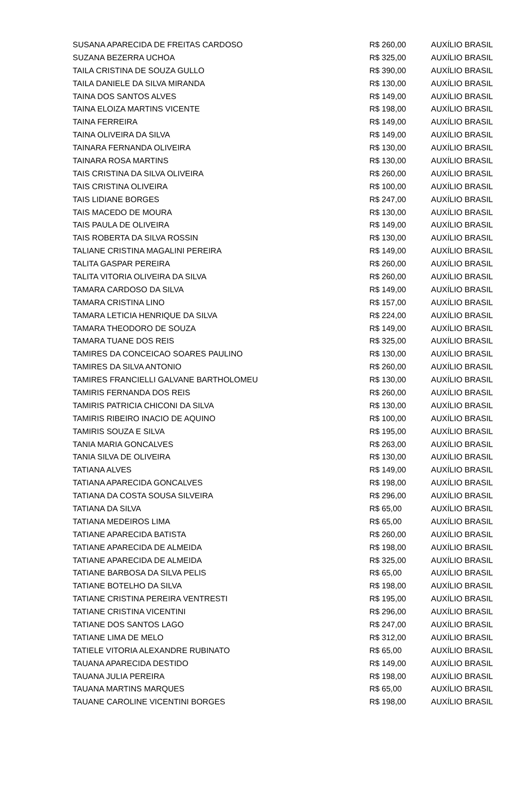| SUSANA APARECIDA DE FREITAS CARDOSO | R$ 260,00 | AUXÍLIO BRASIL |
| SUZANA BEZERRA UCHOA | R$ 325,00 | AUXÍLIO BRASIL |
| TAILA CRISTINA DE SOUZA GULLO | R$ 390,00 | AUXÍLIO BRASIL |
| TAILA DANIELE DA SILVA MIRANDA | R$ 130,00 | AUXÍLIO BRASIL |
| TAINA DOS SANTOS ALVES | R$ 149,00 | AUXÍLIO BRASIL |
| TAINA ELOIZA MARTINS VICENTE | R$ 198,00 | AUXÍLIO BRASIL |
| TAINA FERREIRA | R$ 149,00 | AUXÍLIO BRASIL |
| TAINA OLIVEIRA DA SILVA | R$ 149,00 | AUXÍLIO BRASIL |
| TAINARA FERNANDA OLIVEIRA | R$ 130,00 | AUXÍLIO BRASIL |
| TAINARA ROSA MARTINS | R$ 130,00 | AUXÍLIO BRASIL |
| TAIS CRISTINA DA SILVA OLIVEIRA | R$ 260,00 | AUXÍLIO BRASIL |
| TAIS CRISTINA OLIVEIRA | R$ 100,00 | AUXÍLIO BRASIL |
| TAIS LIDIANE BORGES | R$ 247,00 | AUXÍLIO BRASIL |
| TAIS MACEDO DE MOURA | R$ 130,00 | AUXÍLIO BRASIL |
| TAIS PAULA DE OLIVEIRA | R$ 149,00 | AUXÍLIO BRASIL |
| TAIS ROBERTA DA SILVA ROSSIN | R$ 130,00 | AUXÍLIO BRASIL |
| TALIANE CRISTINA MAGALINI PEREIRA | R$ 149,00 | AUXÍLIO BRASIL |
| TALITA GASPAR PEREIRA | R$ 260,00 | AUXÍLIO BRASIL |
| TALITA VITORIA OLIVEIRA DA SILVA | R$ 260,00 | AUXÍLIO BRASIL |
| TAMARA CARDOSO DA SILVA | R$ 149,00 | AUXÍLIO BRASIL |
| TAMARA CRISTINA LINO | R$ 157,00 | AUXÍLIO BRASIL |
| TAMARA LETICIA HENRIQUE DA SILVA | R$ 224,00 | AUXÍLIO BRASIL |
| TAMARA THEODORO DE SOUZA | R$ 149,00 | AUXÍLIO BRASIL |
| TAMARA TUANE DOS REIS | R$ 325,00 | AUXÍLIO BRASIL |
| TAMIRES DA CONCEICAO SOARES PAULINO | R$ 130,00 | AUXÍLIO BRASIL |
| TAMIRES DA SILVA ANTONIO | R$ 260,00 | AUXÍLIO BRASIL |
| TAMIRES FRANCIELLI GALVANE BARTHOLOMEU | R$ 130,00 | AUXÍLIO BRASIL |
| TAMIRIS FERNANDA DOS REIS | R$ 260,00 | AUXÍLIO BRASIL |
| TAMIRIS PATRICIA CHICONI DA SILVA | R$ 130,00 | AUXÍLIO BRASIL |
| TAMIRIS RIBEIRO INACIO DE AQUINO | R$ 100,00 | AUXÍLIO BRASIL |
| TAMIRIS SOUZA E SILVA | R$ 195,00 | AUXÍLIO BRASIL |
| TANIA MARIA GONCALVES | R$ 263,00 | AUXÍLIO BRASIL |
| TANIA SILVA DE OLIVEIRA | R$ 130,00 | AUXÍLIO BRASIL |
| TATIANA ALVES | R$ 149,00 | AUXÍLIO BRASIL |
| TATIANA APARECIDA GONCALVES | R$ 198,00 | AUXÍLIO BRASIL |
| TATIANA DA COSTA SOUSA SILVEIRA | R$ 296,00 | AUXÍLIO BRASIL |
| TATIANA DA SILVA | R$ 65,00 | AUXÍLIO BRASIL |
| TATIANA MEDEIROS LIMA | R$ 65,00 | AUXÍLIO BRASIL |
| TATIANE APARECIDA BATISTA | R$ 260,00 | AUXÍLIO BRASIL |
| TATIANE APARECIDA DE ALMEIDA | R$ 198,00 | AUXÍLIO BRASIL |
| TATIANE APARECIDA DE ALMEIDA | R$ 325,00 | AUXÍLIO BRASIL |
| TATIANE BARBOSA DA SILVA PELIS | R$ 65,00 | AUXÍLIO BRASIL |
| TATIANE BOTELHO DA SILVA | R$ 198,00 | AUXÍLIO BRASIL |
| TATIANE CRISTINA PEREIRA VENTRESTI | R$ 195,00 | AUXÍLIO BRASIL |
| TATIANE CRISTINA VICENTINI | R$ 296,00 | AUXÍLIO BRASIL |
| TATIANE DOS SANTOS LAGO | R$ 247,00 | AUXÍLIO BRASIL |
| TATIANE LIMA DE MELO | R$ 312,00 | AUXÍLIO BRASIL |
| TATIELE VITORIA ALEXANDRE RUBINATO | R$ 65,00 | AUXÍLIO BRASIL |
| TAUANA APARECIDA DESTIDO | R$ 149,00 | AUXÍLIO BRASIL |
| TAUANA JULIA PEREIRA | R$ 198,00 | AUXÍLIO BRASIL |
| TAUANA MARTINS MARQUES | R$ 65,00 | AUXÍLIO BRASIL |
| TAUANE CAROLINE VICENTINI BORGES | R$ 198,00 | AUXÍLIO BRASIL |